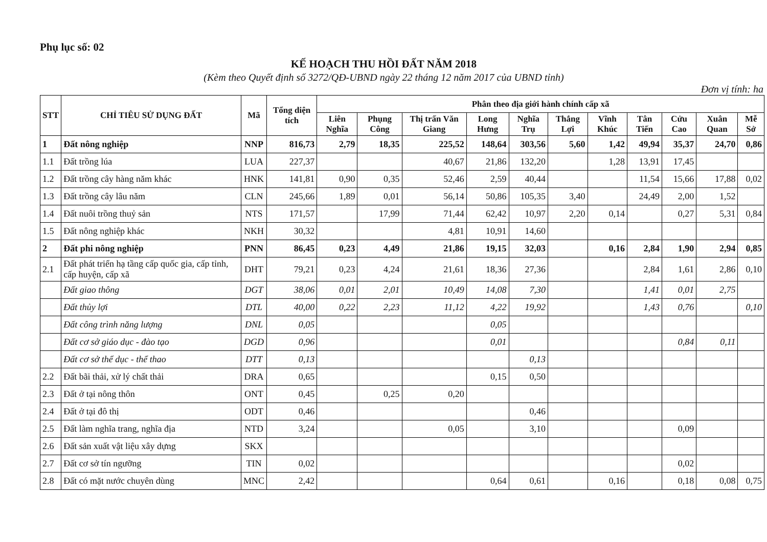Phụ lục số: 02
KẾ HOẠCH THU HỒI ĐẤT NĂM 2018
(Kèm theo Quyết định số 3272/QĐ-UBND ngày 22 tháng 12 năm 2017 của UBND tỉnh)
Đơn vị tính: ha
| STT | CHỈ TIÊU SỬ DỤNG ĐẤT | Mã | Tổng diện tích | Phân theo địa giới hành chính cấp xã | | | | | | | | | | |
| --- | --- | --- | --- | --- | --- | --- | --- | --- | --- | --- | --- | --- | --- | --- |
| | | | | Liên Nghĩa | Phụng Công | Thị trấn Văn Giang | Long Hưng | Nghĩa Trụ | Thắng Lợi | Vĩnh Khúc | Tân Tiến | Cửu Cao | Xuân Quan | Mễ Sở |
| 1 | Đất nông nghiệp | NNP | 816,73 | 2,79 | 18,35 | 225,52 | 148,64 | 303,56 | 5,60 | 1,42 | 49,94 | 35,37 | 24,70 | 0,86 |
| 1.1 | Đất trồng lúa | LUA | 227,37 | | | 40,67 | 21,86 | 132,20 | | 1,28 | 13,91 | 17,45 | | |
| 1.2 | Đất trồng cây hàng năm khác | HNK | 141,81 | 0,90 | 0,35 | 52,46 | 2,59 | 40,44 | | | 11,54 | 15,66 | 17,88 | 0,02 |
| 1.3 | Đất trồng cây lâu năm | CLN | 245,66 | 1,89 | 0,01 | 56,14 | 50,86 | 105,35 | 3,40 | | 24,49 | 2,00 | 1,52 | |
| 1.4 | Đất nuôi trồng thuỷ sản | NTS | 171,57 | | 17,99 | 71,44 | 62,42 | 10,97 | 2,20 | 0,14 | | 0,27 | 5,31 | 0,84 |
| 1.5 | Đất nông nghiệp khác | NKH | 30,32 | | | 4,81 | 10,91 | 14,60 | | | | | | |
| 2 | Đất phi nông nghiệp | PNN | 86,45 | 0,23 | 4,49 | 21,86 | 19,15 | 32,03 | | 0,16 | 2,84 | 1,90 | 2,94 | 0,85 |
| 2.1 | Đất phát triển hạ tầng cấp quốc gia, cấp tỉnh, cấp huyện, cấp xã | DHT | 79,21 | 0,23 | 4,24 | 21,61 | 18,36 | 27,36 | | | 2,84 | 1,61 | 2,86 | 0,10 |
| | Đất giao thông | DGT | 38,06 | 0,01 | 2,01 | 10,49 | 14,08 | 7,30 | | | 1,41 | 0,01 | 2,75 | |
| | Đất thủy lợi | DTL | 40,00 | 0,22 | 2,23 | 11,12 | 4,22 | 19,92 | | | 1,43 | 0,76 | | 0,10 |
| | Đất công trình năng lượng | DNL | 0,05 | | | | 0,05 | | | | | | | |
| | Đất cơ sở giáo dục - đào tạo | DGD | 0,96 | | | | 0,01 | | | | | 0,84 | 0,11 | |
| | Đất cơ sở thể dục - thể thao | DTT | 0,13 | | | | | 0,13 | | | | | | |
| 2.2 | Đất bãi thải, xử lý chất thải | DRA | 0,65 | | | | 0,15 | 0,50 | | | | | | |
| 2.3 | Đất ở tại nông thôn | ONT | 0,45 | | 0,25 | 0,20 | | | | | | | | |
| 2.4 | Đất ở tại đô thị | ODT | 0,46 | | | | | 0,46 | | | | | | |
| 2.5 | Đất làm nghĩa trang, nghĩa địa | NTD | 3,24 | | | 0,05 | | 3,10 | | | | 0,09 | | |
| 2.6 | Đất sản xuất vật liệu xây dựng | SKX | | | | | | | | | | | | |
| 2.7 | Đất cơ sở tín ngưỡng | TIN | 0,02 | | | | | | | | | 0,02 | | |
| 2.8 | Đất có mặt nước chuyên dùng | MNC | 2,42 | | | | 0,64 | 0,61 | | 0,16 | | 0,18 | 0,08 | 0,75 |